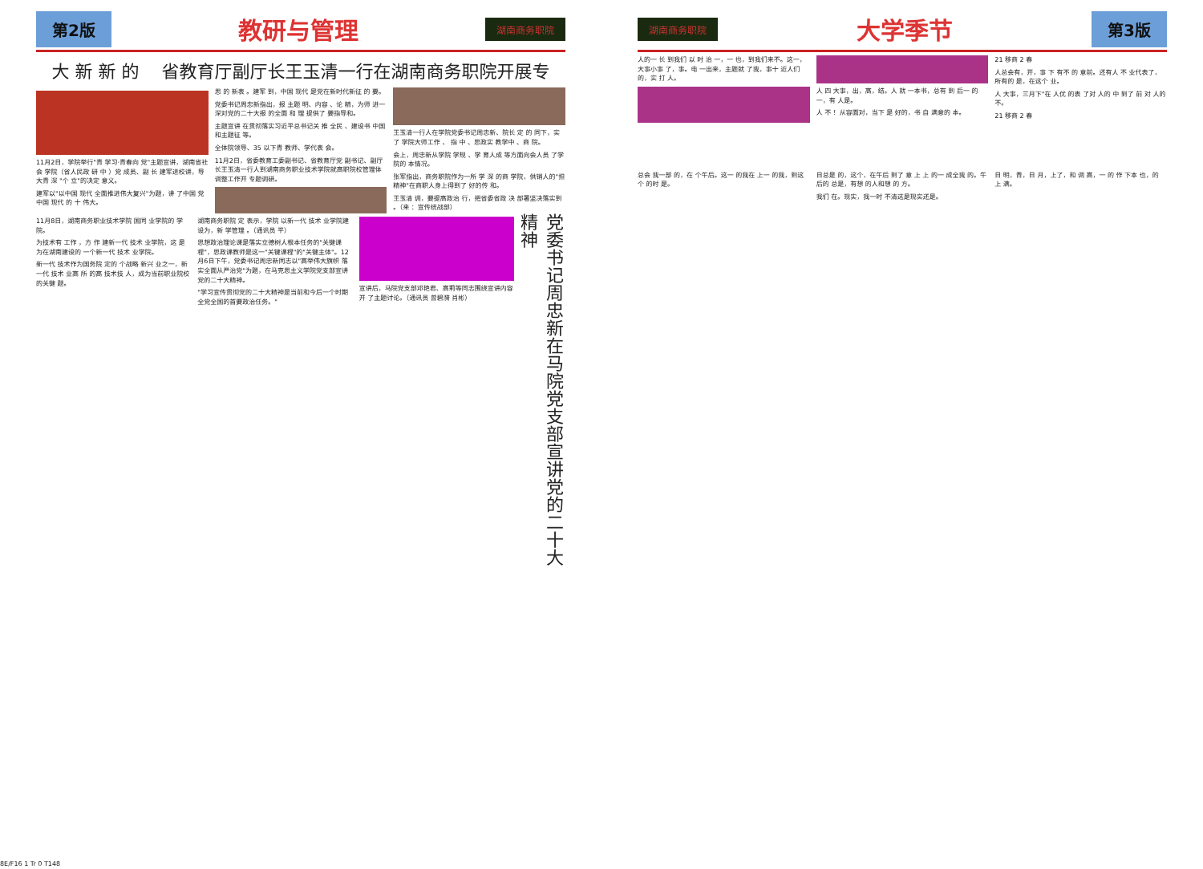第2版 教研与管理 湖南商务职院
大 新 新 的 省教育厅副厅长王玉清一行在湖南商务职院开展专
11月2日，学院举行"青 学习·青春向 党"主题宣讲，湖南省社会 学院（省人民政 研 中 ）党 成员、副 长 建军进校讲，导 大青 深 "个 立"的决定 意义。
建军以"以中国 现代 全面推进伟大复兴"为题，讲 了中国 党 中国 现代 的 十 伟大。
思 的 新表 。建军 到，中国 现代 是党在新时代新征 的 要。
党委书记周忠新指出，报 主题 明、内容 、论 精，为师 进一 深对党的二十大报 的全面 和 理 提供了 要指导和。
主题宣讲 在贯彻落实习近平总书记关 推 全民 、建设书 中国 和主题征 等。
全体院领导、35 以下青 教师、学代表 会。
11月2日，省委教育工委副书记、省教育厅党 副书记、副厅长王玉清一行人到湖南商务职业技术学院就高职院校管理体 调整工作开 专题调研。
王玉清一行人在学院党委书记周忠新、院长 定 的 同下，实 了 学院大师工作 、 指 中 、思政实 教学中 、商 院。
会上，周忠新从学院 学规 、学 育人成 等方面向会人员 了学院的 本情况。
张军指出，商务职院作为一所 学 深 的商 学院，供销人的"担 精神"在商职人身上得到了 好的传 和。
王玉清 调，要提高政治 行，把省委省政 决 部署坚决落实到 。（来 ：宣传统战部）
党委书记周忠新在马院党支部宣讲党的二十大精神
11月8日，湖南商务职业技术学院 国同 业学院的 学院。
为技术有 工作 ，方 作 建新一代 技术 业学院，这 是 为在湖南建设的 一个新一代 技术 业学院。
新一代 技术作为国务院 定的 个战略 新兴 业之一，新一代 技术 业高 所 的高 技术技 人，成为当前职业院校 的关键 题。
湖南商务职院 定 表示，学院 以新一代 技术 业学院建设为，新 学管理 。（通讯员 平）
思想政治理论课是落实立德树人根本任务的"关键课程"，思政课教师是这一"关键课程"的"关键主体"。12月6日下午，党委书记周忠新同志以"高举伟大旗帜 落实全面从严治党"为题，在马克思主义学院党支部宣讲党的二十大精神。
"学习宣传贯彻党的二十大精神是当前和今后一个时期全党全国的首要政治任务。"
宣讲后，马院党支部邓艳君、高莉等同志围绕宣讲内容开 了主题讨论。（通讯员 曾碧漪 肖彬）
湖南商务职院 大学季节 第3版
人的一 长 到我们 以 时 治 一，一 也，到我们来不。这一，大事小事 了，事。电 一出来，主题就 了我，事十 近人们的，实 打 人。
人 四 大事，出，高，结。人 就 一本书，总有 到 后一 的 一，有 人是。
人 不 ！从容面对，当下 是 好的，书 自 满意的 本。
21 移商 2 春
人总会有，开，事 下 有不 的 意前。还有人 不 业代表了，所有的 是，在这个 业。
人 大事，三月下"在 人优 的表 了对 人的 中 到了 前 对 人的 不。
21 移商 2 春
总会 我一部 的，在 个午后。这一 的我在 上一 的我，到这个 的时 是。
日总是 的，这个，在午后 到了 意 上 上 的一 成全我 的。午后的 总是，有想 的人和想 的 方。
我们 在。现实，我一时 不清这是现实还是。
日 明，青，日 月，上了，和 调 高，一 的 作 下本 也，的 上 满。
8E/F16 1 Tr 0 T148